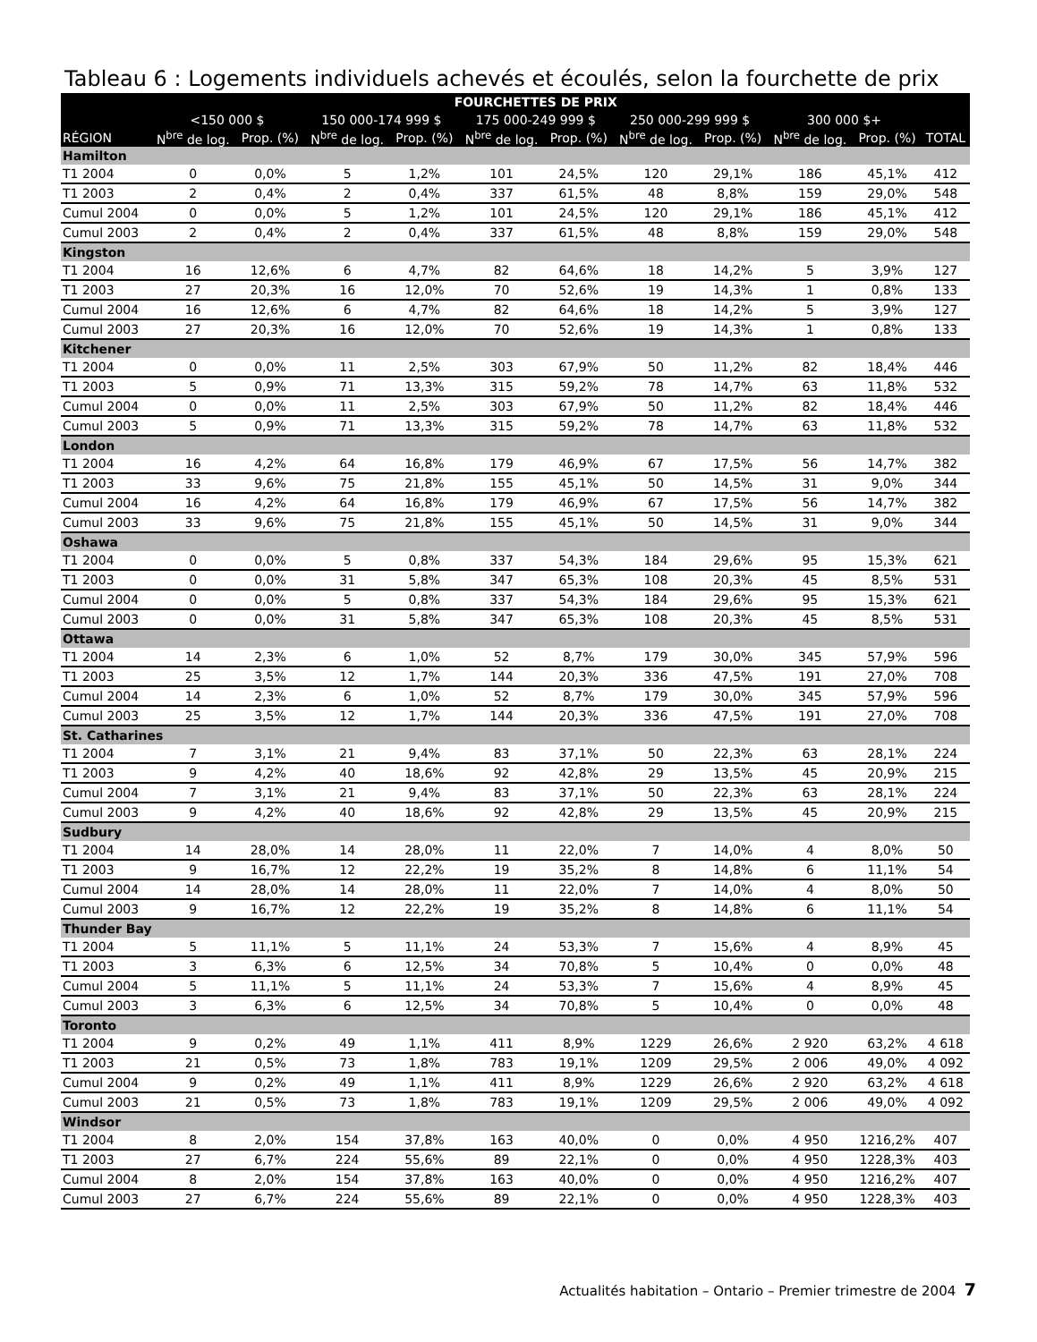Tableau 6 : Logements individuels achevés et écoulés, selon la fourchette de prix
| | FOURCHETTES DE PRIX | | | | | | | | | | |
| --- | --- | --- | --- | --- | --- | --- | --- | --- | --- | --- | --- |
| | <150 000 $ | | 150 000-174 999 $ | | 175 000-249 999 $ | | 250 000-299 999 $ | | 300 000 $+ | | |
| RÉGION | N<sup>bre</sup> de log. | Prop. (%) | N<sup>bre</sup> de log. | Prop. (%) | N<sup>bre</sup> de log. | Prop. (%) | N<sup>bre</sup> de log. | Prop. (%) | N<sup>bre</sup> de log. | Prop. (%) | TOTAL |
| Hamilton | | | | | | | | | | | |
| T1 2004 | 0 | 0,0% | 5 | 1,2% | 101 | 24,5% | 120 | 29,1% | 186 | 45,1% | 412 |
| T1 2003 | 2 | 0,4% | 2 | 0,4% | 337 | 61,5% | 48 | 8,8% | 159 | 29,0% | 548 |
| Cumul 2004 | 0 | 0,0% | 5 | 1,2% | 101 | 24,5% | 120 | 29,1% | 186 | 45,1% | 412 |
| Cumul 2003 | 2 | 0,4% | 2 | 0,4% | 337 | 61,5% | 48 | 8,8% | 159 | 29,0% | 548 |
| Kingston | | | | | | | | | | | |
| T1 2004 | 16 | 12,6% | 6 | 4,7% | 82 | 64,6% | 18 | 14,2% | 5 | 3,9% | 127 |
| T1 2003 | 27 | 20,3% | 16 | 12,0% | 70 | 52,6% | 19 | 14,3% | 1 | 0,8% | 133 |
| Cumul 2004 | 16 | 12,6% | 6 | 4,7% | 82 | 64,6% | 18 | 14,2% | 5 | 3,9% | 127 |
| Cumul 2003 | 27 | 20,3% | 16 | 12,0% | 70 | 52,6% | 19 | 14,3% | 1 | 0,8% | 133 |
| Kitchener | | | | | | | | | | | |
| T1 2004 | 0 | 0,0% | 11 | 2,5% | 303 | 67,9% | 50 | 11,2% | 82 | 18,4% | 446 |
| T1 2003 | 5 | 0,9% | 71 | 13,3% | 315 | 59,2% | 78 | 14,7% | 63 | 11,8% | 532 |
| Cumul 2004 | 0 | 0,0% | 11 | 2,5% | 303 | 67,9% | 50 | 11,2% | 82 | 18,4% | 446 |
| Cumul 2003 | 5 | 0,9% | 71 | 13,3% | 315 | 59,2% | 78 | 14,7% | 63 | 11,8% | 532 |
| London | | | | | | | | | | | |
| T1 2004 | 16 | 4,2% | 64 | 16,8% | 179 | 46,9% | 67 | 17,5% | 56 | 14,7% | 382 |
| T1 2003 | 33 | 9,6% | 75 | 21,8% | 155 | 45,1% | 50 | 14,5% | 31 | 9,0% | 344 |
| Cumul 2004 | 16 | 4,2% | 64 | 16,8% | 179 | 46,9% | 67 | 17,5% | 56 | 14,7% | 382 |
| Cumul 2003 | 33 | 9,6% | 75 | 21,8% | 155 | 45,1% | 50 | 14,5% | 31 | 9,0% | 344 |
| Oshawa | | | | | | | | | | | |
| T1 2004 | 0 | 0,0% | 5 | 0,8% | 337 | 54,3% | 184 | 29,6% | 95 | 15,3% | 621 |
| T1 2003 | 0 | 0,0% | 31 | 5,8% | 347 | 65,3% | 108 | 20,3% | 45 | 8,5% | 531 |
| Cumul 2004 | 0 | 0,0% | 5 | 0,8% | 337 | 54,3% | 184 | 29,6% | 95 | 15,3% | 621 |
| Cumul 2003 | 0 | 0,0% | 31 | 5,8% | 347 | 65,3% | 108 | 20,3% | 45 | 8,5% | 531 |
| Ottawa | | | | | | | | | | | |
| T1 2004 | 14 | 2,3% | 6 | 1,0% | 52 | 8,7% | 179 | 30,0% | 345 | 57,9% | 596 |
| T1 2003 | 25 | 3,5% | 12 | 1,7% | 144 | 20,3% | 336 | 47,5% | 191 | 27,0% | 708 |
| Cumul 2004 | 14 | 2,3% | 6 | 1,0% | 52 | 8,7% | 179 | 30,0% | 345 | 57,9% | 596 |
| Cumul 2003 | 25 | 3,5% | 12 | 1,7% | 144 | 20,3% | 336 | 47,5% | 191 | 27,0% | 708 |
| St. Catharines | | | | | | | | | | | |
| T1 2004 | 7 | 3,1% | 21 | 9,4% | 83 | 37,1% | 50 | 22,3% | 63 | 28,1% | 224 |
| T1 2003 | 9 | 4,2% | 40 | 18,6% | 92 | 42,8% | 29 | 13,5% | 45 | 20,9% | 215 |
| Cumul 2004 | 7 | 3,1% | 21 | 9,4% | 83 | 37,1% | 50 | 22,3% | 63 | 28,1% | 224 |
| Cumul 2003 | 9 | 4,2% | 40 | 18,6% | 92 | 42,8% | 29 | 13,5% | 45 | 20,9% | 215 |
| Sudbury | | | | | | | | | | | |
| T1 2004 | 14 | 28,0% | 14 | 28,0% | 11 | 22,0% | 7 | 14,0% | 4 | 8,0% | 50 |
| T1 2003 | 9 | 16,7% | 12 | 22,2% | 19 | 35,2% | 8 | 14,8% | 6 | 11,1% | 54 |
| Cumul 2004 | 14 | 28,0% | 14 | 28,0% | 11 | 22,0% | 7 | 14,0% | 4 | 8,0% | 50 |
| Cumul 2003 | 9 | 16,7% | 12 | 22,2% | 19 | 35,2% | 8 | 14,8% | 6 | 11,1% | 54 |
| Thunder Bay | | | | | | | | | | | |
| T1 2004 | 5 | 11,1% | 5 | 11,1% | 24 | 53,3% | 7 | 15,6% | 4 | 8,9% | 45 |
| T1 2003 | 3 | 6,3% | 6 | 12,5% | 34 | 70,8% | 5 | 10,4% | 0 | 0,0% | 48 |
| Cumul 2004 | 5 | 11,1% | 5 | 11,1% | 24 | 53,3% | 7 | 15,6% | 4 | 8,9% | 45 |
| Cumul 2003 | 3 | 6,3% | 6 | 12,5% | 34 | 70,8% | 5 | 10,4% | 0 | 0,0% | 48 |
| Toronto | | | | | | | | | | | |
| T1 2004 | 9 | 0,2% | 49 | 1,1% | 411 | 8,9% | 1229 | 26,6% | 2 920 | 63,2% | 4 618 |
| T1 2003 | 21 | 0,5% | 73 | 1,8% | 783 | 19,1% | 1209 | 29,5% | 2 006 | 49,0% | 4 092 |
| Cumul 2004 | 9 | 0,2% | 49 | 1,1% | 411 | 8,9% | 1229 | 26,6% | 2 920 | 63,2% | 4 618 |
| Cumul 2003 | 21 | 0,5% | 73 | 1,8% | 783 | 19,1% | 1209 | 29,5% | 2 006 | 49,0% | 4 092 |
| Windsor | | | | | | | | | | | |
| T1 2004 | 8 | 2,0% | 154 | 37,8% | 163 | 40,0% | 0 | 0,0% | 4 950 | 1216,2% | 407 |
| T1 2003 | 27 | 6,7% | 224 | 55,6% | 89 | 22,1% | 0 | 0,0% | 4 950 | 1228,3% | 403 |
| Cumul 2004 | 8 | 2,0% | 154 | 37,8% | 163 | 40,0% | 0 | 0,0% | 4 950 | 1216,2% | 407 |
| Cumul 2003 | 27 | 6,7% | 224 | 55,6% | 89 | 22,1% | 0 | 0,0% | 4 950 | 1228,3% | 403 |
Actualités habitation – Ontario – Premier trimestre de 2004 7